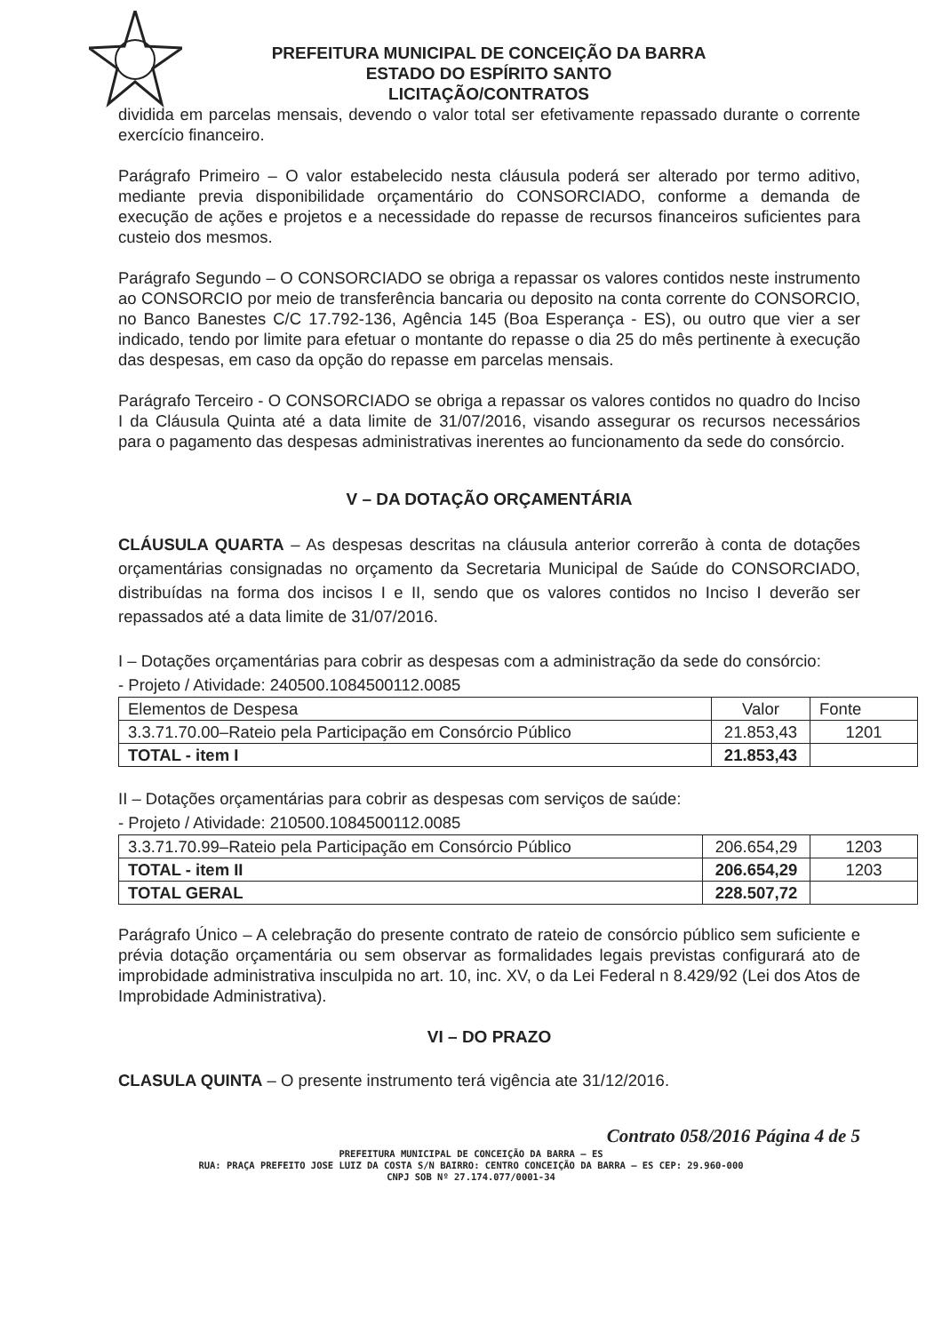PREFEITURA MUNICIPAL DE CONCEIÇÃO DA BARRA
ESTADO DO ESPÍRITO SANTO
LICITAÇÃO/CONTRATOS
dividida em parcelas mensais, devendo o valor total ser efetivamente repassado durante o corrente exercício financeiro.
Parágrafo Primeiro – O valor estabelecido nesta cláusula poderá ser alterado por termo aditivo, mediante previa disponibilidade orçamentário do CONSORCIADO, conforme a demanda de execução de ações e projetos e a necessidade do repasse de recursos financeiros suficientes para custeio dos mesmos.
Parágrafo Segundo – O CONSORCIADO se obriga a repassar os valores contidos neste instrumento ao CONSORCIO por meio de transferência bancaria ou deposito na conta corrente do CONSORCIO, no Banco Banestes C/C 17.792-136, Agência 145 (Boa Esperança - ES), ou outro que vier a ser indicado, tendo por limite para efetuar o montante do repasse o dia 25 do mês pertinente à execução das despesas, em caso da opção do repasse em parcelas mensais.
Parágrafo Terceiro - O CONSORCIADO se obriga a repassar os valores contidos no quadro do Inciso I da Cláusula Quinta até a data limite de 31/07/2016, visando assegurar os recursos necessários para o pagamento das despesas administrativas inerentes ao funcionamento da sede do consórcio.
V – DA DOTAÇÃO ORÇAMENTÁRIA
CLÁUSULA QUARTA – As despesas descritas na cláusula anterior correrão à conta de dotações orçamentárias consignadas no orçamento da Secretaria Municipal de Saúde do CONSORCIADO, distribuídas na forma dos incisos I e II, sendo que os valores contidos no Inciso I deverão ser repassados até a data limite de 31/07/2016.
I – Dotações orçamentárias para cobrir as despesas com a administração da sede do consórcio:
- Projeto / Atividade: 240500.1084500112.0085
| Elementos de Despesa | Valor | Fonte |
| 3.3.71.70.00–Rateio pela Participação em Consórcio Público | 21.853,43 | 1201 |
| TOTAL - item I | 21.853,43 | |
II – Dotações orçamentárias para cobrir as despesas com serviços de saúde:
- Projeto / Atividade: 210500.1084500112.0085
| 3.3.71.70.99–Rateio pela Participação em Consórcio Público | 206.654,29 | 1203 |
| TOTAL - item II | 206.654,29 | 1203 |
| TOTAL GERAL | 228.507,72 | |
Parágrafo Único – A celebração do presente contrato de rateio de consórcio público sem suficiente e prévia dotação orçamentária ou sem observar as formalidades legais previstas configurará ato de improbidade administrativa insculpida no art. 10, inc. XV, o da Lei Federal n 8.429/92 (Lei dos Atos de Improbidade Administrativa).
VI – DO PRAZO
CLASULA QUINTA – O presente instrumento terá vigência ate 31/12/2016.
Contrato 058/2016 Página 4 de 5
PREFEITURA MUNICIPAL DE CONCEIÇÃO DA BARRA – ES
RUA: PRAÇA PREFEITO JOSE LUIZ DA COSTA S/N BAIRRO: CENTRO CONCEIÇÃO DA BARRA – ES CEP: 29.960-000
CNPJ SOB Nº 27.174.077/0001-34